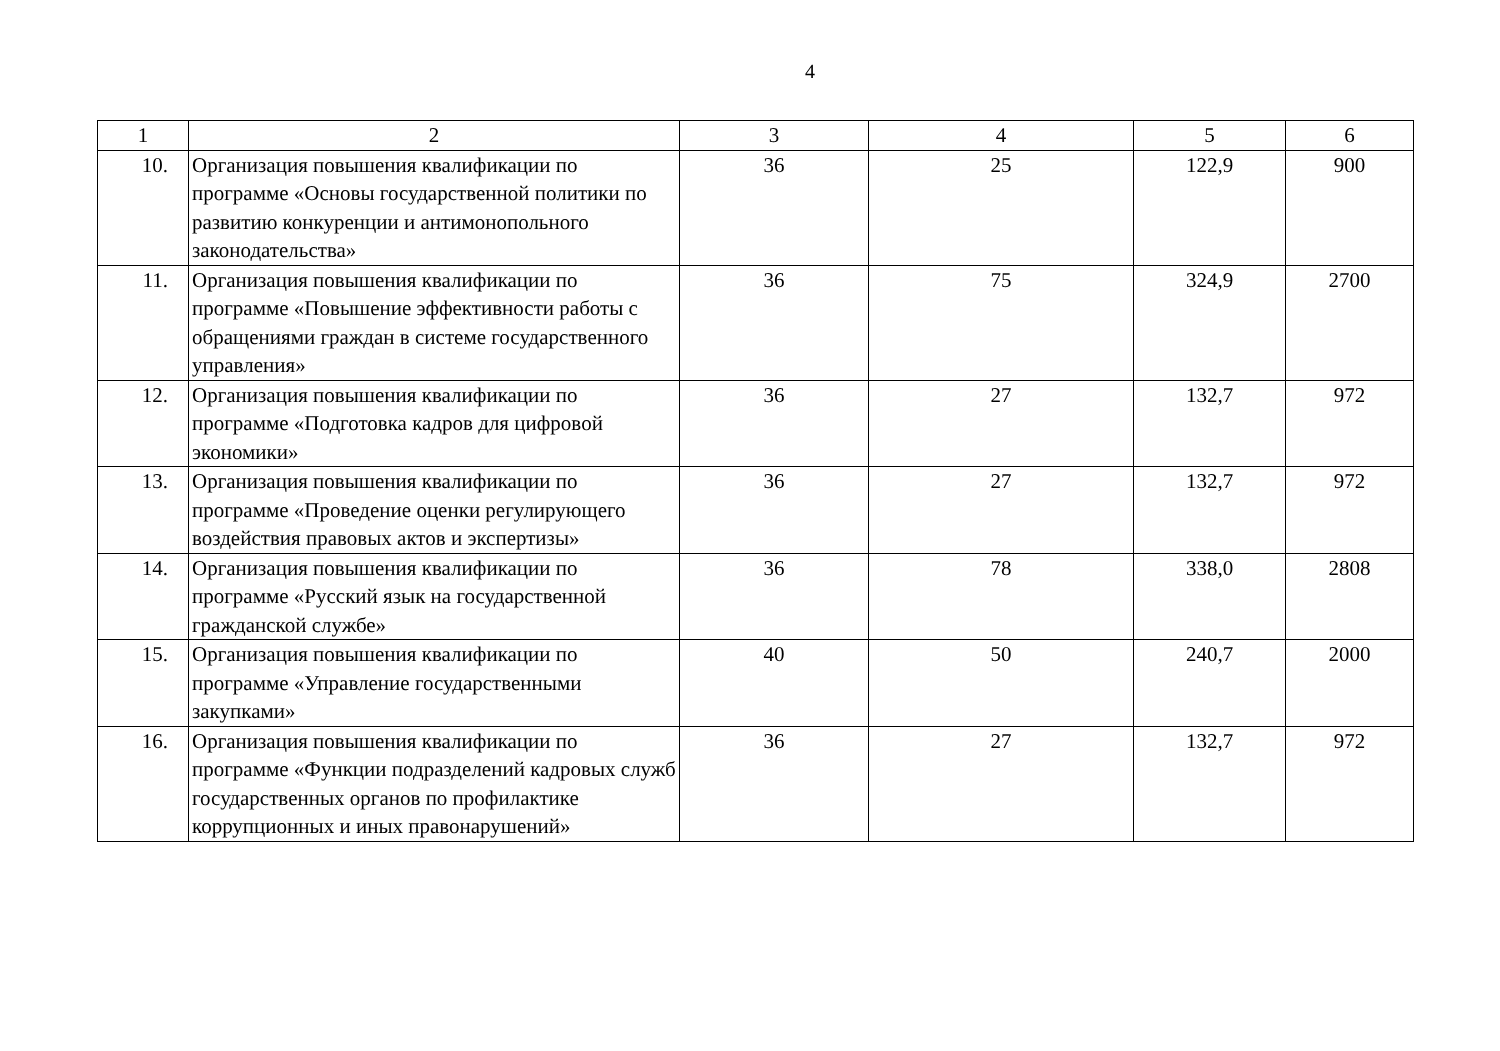4
| 1 | 2 | 3 | 4 | 5 | 6 |
| --- | --- | --- | --- | --- | --- |
| 10. | Организация повышения квалификации по программе «Основы государственной политики по развитию конкуренции и антимонопольного законодательства» | 36 | 25 | 122,9 | 900 |
| 11. | Организация повышения квалификации по программе «Повышение эффективности работы с обращениями граждан в системе государственного управления» | 36 | 75 | 324,9 | 2700 |
| 12. | Организация повышения квалификации по программе «Подготовка кадров для цифровой экономики» | 36 | 27 | 132,7 | 972 |
| 13. | Организация повышения квалификации по программе «Проведение оценки регулирующего воздействия правовых актов и экспертизы» | 36 | 27 | 132,7 | 972 |
| 14. | Организация повышения квалификации по программе «Русский язык на государственной гражданской службе» | 36 | 78 | 338,0 | 2808 |
| 15. | Организация повышения квалификации по программе «Управление государственными закупками» | 40 | 50 | 240,7 | 2000 |
| 16. | Организация повышения квалификации по программе «Функции подразделений кадровых служб государственных органов по профилактике коррупционных и иных правонарушений» | 36 | 27 | 132,7 | 972 |